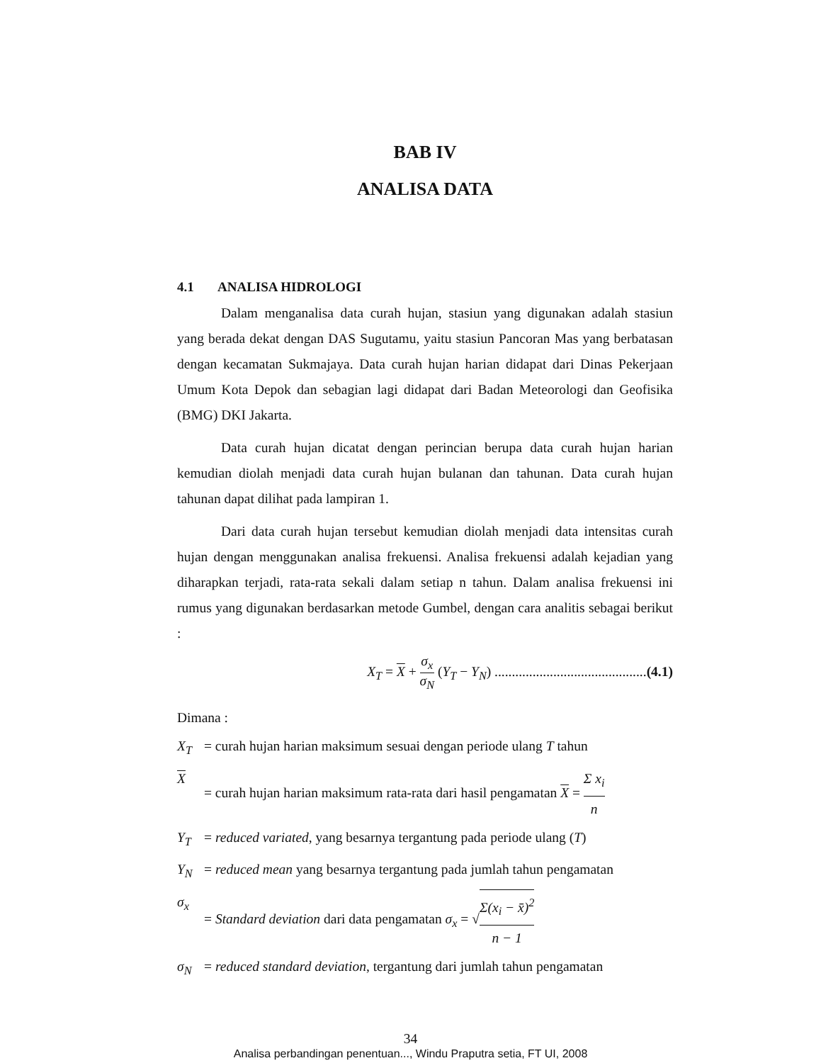BAB IV
ANALISA DATA
4.1 ANALISA HIDROLOGI
Dalam menganalisa data curah hujan, stasiun yang digunakan adalah stasiun yang berada dekat dengan DAS Sugutamu, yaitu stasiun Pancoran Mas yang berbatasan dengan kecamatan Sukmajaya. Data curah hujan harian didapat dari Dinas Pekerjaan Umum Kota Depok dan sebagian lagi didapat dari Badan Meteorologi dan Geofisika (BMG) DKI Jakarta.
Data curah hujan dicatat dengan perincian berupa data curah hujan harian kemudian diolah menjadi data curah hujan bulanan dan tahunan. Data curah hujan tahunan dapat dilihat pada lampiran 1.
Dari data curah hujan tersebut kemudian diolah menjadi data intensitas curah hujan dengan menggunakan analisa frekuensi. Analisa frekuensi adalah kejadian yang diharapkan terjadi, rata-rata sekali dalam setiap n tahun. Dalam analisa frekuensi ini rumus yang digunakan berdasarkan metode Gumbel, dengan cara analitis sebagai berikut :
X<sub>T</sub> = X + σ<sub>x</sub> σ<sub>N</sub> (Y<sub>T</sub> − Y<sub>N</sub>) ............................................(4.1)
Dimana :
X<sub>T</sub> = curah hujan harian maksimum sesuai dengan periode ulang T tahun
X = curah hujan harian maksimum rata-rata dari hasil pengamatan X = Σ x<sub>i</sub> n
Y<sub>T</sub> = reduced variated, yang besarnya tergantung pada periode ulang (T)
Y<sub>N</sub> = reduced mean yang besarnya tergantung pada jumlah tahun pengamatan
σ<sub>x</sub> = Standard deviation dari data pengamatan σ<sub>x</sub> = √Σ(x<sub>i</sub> − x̄)<sup>2</sup> n − 1
σ<sub>N</sub> = reduced standard deviation, tergantung dari jumlah tahun pengamatan
34
Analisa perbandingan penentuan..., Windu Praputra setia, FT UI, 2008